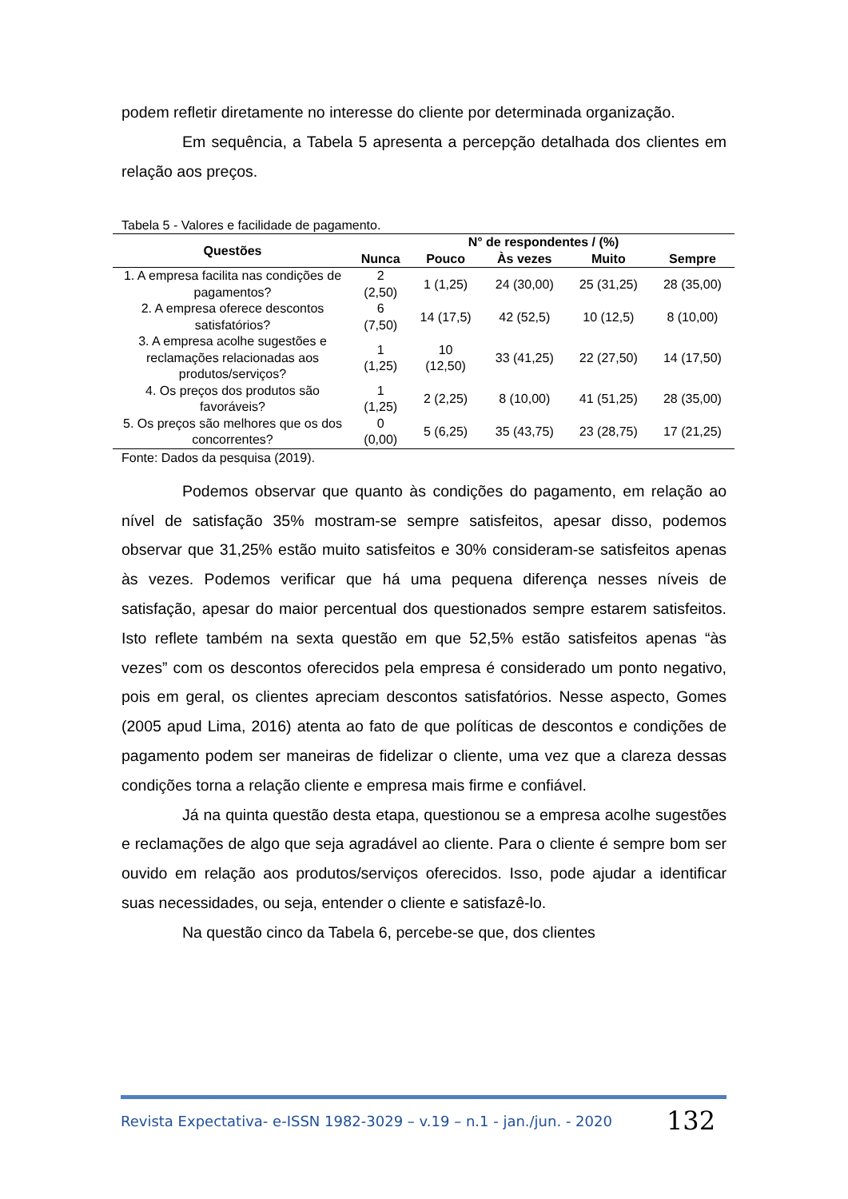podem refletir diretamente no interesse do cliente por determinada organização.
Em sequência, a Tabela 5 apresenta a percepção detalhada dos clientes em relação aos preços.
Tabela 5 - Valores e facilidade de pagamento.
| Questões | N° de respondentes / (%) | | | | |
| --- | --- | --- | --- | --- | --- |
| | Nunca | Pouco | Às vezes | Muito | Sempre |
| 1. A empresa facilita nas condições de pagamentos? | 2 (2,50) | 1 (1,25) | 24 (30,00) | 25 (31,25) | 28 (35,00) |
| 2. A empresa oferece descontos satisfatórios? | 6 (7,50) | 14 (17,5) | 42 (52,5) | 10 (12,5) | 8 (10,00) |
| 3. A empresa acolhe sugestões e reclamações relacionadas aos produtos/serviços? | 1 (1,25) | 10 (12,50) | 33 (41,25) | 22 (27,50) | 14 (17,50) |
| 4. Os preços dos produtos são favoráveis? | 1 (1,25) | 2 (2,25) | 8 (10,00) | 41 (51,25) | 28 (35,00) |
| 5. Os preços são melhores que os dos concorrentes? | 0 (0,00) | 5 (6,25) | 35 (43,75) | 23 (28,75) | 17 (21,25) |
Fonte: Dados da pesquisa (2019).
Podemos observar que quanto às condições do pagamento, em relação ao nível de satisfação 35% mostram-se sempre satisfeitos, apesar disso, podemos observar que 31,25% estão muito satisfeitos e 30% consideram-se satisfeitos apenas às vezes. Podemos verificar que há uma pequena diferença nesses níveis de satisfação, apesar do maior percentual dos questionados sempre estarem satisfeitos. Isto reflete também na sexta questão em que 52,5% estão satisfeitos apenas “às vezes” com os descontos oferecidos pela empresa é considerado um ponto negativo, pois em geral, os clientes apreciam descontos satisfatórios. Nesse aspecto, Gomes (2005 apud Lima, 2016) atenta ao fato de que políticas de descontos e condições de pagamento podem ser maneiras de fidelizar o cliente, uma vez que a clareza dessas condições torna a relação cliente e empresa mais firme e confiável.
Já na quinta questão desta etapa, questionou se a empresa acolhe sugestões e reclamações de algo que seja agradável ao cliente. Para o cliente é sempre bom ser ouvido em relação aos produtos/serviços oferecidos. Isso, pode ajudar a identificar suas necessidades, ou seja, entender o cliente e satisfazê-lo.
Na questão cinco da Tabela 6, percebe-se que, dos clientes
Revista Expectativa- e-ISSN 1982-3029 – v.19 – n.1 - jan./jun. - 2020 132